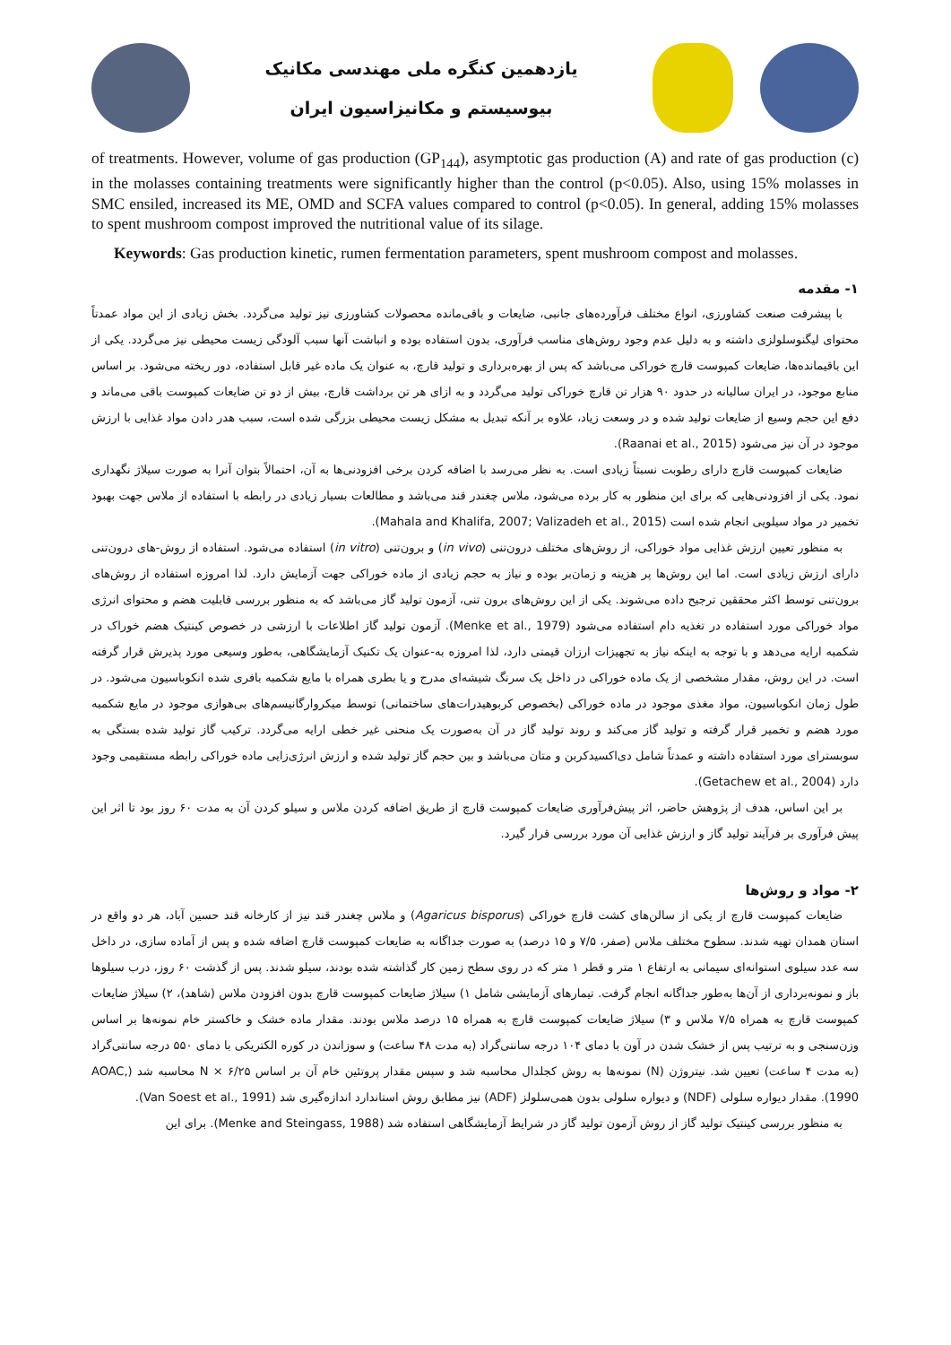یازدهمین کنگره ملی مهندسی مکانیک
بیوسیستم و مکانیزاسیون ایران
of treatments. However, volume of gas production (GP<sub>144</sub>), asymptotic gas production (A) and rate of gas production (c) in the molasses containing treatments were significantly higher than the control (p<0.05). Also, using 15% molasses in SMC ensiled, increased its ME, OMD and SCFA values compared to control (p<0.05). In general, adding 15% molasses to spent mushroom compost improved the nutritional value of its silage.
Keywords: Gas production kinetic, rumen fermentation parameters, spent mushroom compost and molasses.
۱- مقدمه
با پیشرفت صنعت کشاورزی، انواع مختلف فرآورده‌های جانبی، ضایعات و باقی‌مانده محصولات کشاورزی نیز تولید می‌گردد. بخش زیادی از این مواد عمدتاً محتوای لیگنوسلولزی داشته و به دلیل عدم وجود روش‌های مناسب فرآوری، بدون استفاده بوده و انباشت آنها سبب آلودگی زیست محیطی نیز می‌گردد. یکی از این باقیمانده‌ها، ضایعات کمپوست قارچ خوراکی می‌باشد که پس از بهره‌برداری و تولید قارچ، به عنوان یک ماده غیر قابل استفاده، دور ریخته می‌شود. بر اساس منابع موجود، در ایران سالیانه در حدود ۹۰ هزار تن قارچ خوراکی تولید می‌گردد و به ازای هر تن برداشت قارچ، بیش از دو تن ضایعات کمپوست باقی می‌ماند و دفع این حجم وسیع از ضایعات تولید شده و در وسعت زیاد، علاوه بر آنکه تبدیل به مشکل زیست محیطی بزرگی شده است، سبب هدر دادن مواد غذایی با ارزش موجود در آن نیز می‌شود (Raanai et al., 2015).
ضایعات کمپوست قارچ دارای رطوبت نسبتاً زیادی است. به نظر می‌رسد با اضافه کردن برخی افزودنی‌ها به آن، احتمالاً بتوان آنرا به صورت سیلاژ نگهداری نمود. یکی از افزودنی‌هایی که برای این منظور به کار برده می‌شود، ملاس چغندر قند می‌باشد و مطالعات بسیار زیادی در رابطه با استفاده از ملاس جهت بهبود تخمیر در مواد سیلویی انجام شده است (Mahala and Khalifa, 2007; Valizadeh et al., 2015).
به منظور تعیین ارزش غذایی مواد خوراکی، از روش‌های مختلف درون‌تنی (in vivo) و برون‌تنی (in vitro) استفاده می‌شود. استفاده از روش-های درون‌تنی دارای ارزش زیادی است. اما این روش‌ها پر هزینه و زمان‌بر بوده و نیاز به حجم زیادی از ماده خوراکی جهت آزمایش دارد. لذا امروزه استفاده از روش‌های برون‌تنی توسط اکثر محققین ترجیح داده می‌شوند. یکی از این روش‌های برون تنی، آزمون تولید گاز می‌باشد که به منظور بررسی قابلیت هضم و محتوای انرژی مواد خوراکی مورد استفاده در تغذیه دام استفاده می‌شود (Menke et al., 1979). آزمون تولید گاز اطلاعات با ارزشی در خصوص کینتیک هضم خوراک در شکمبه ارایه می‌دهد و با توجه به اینکه نیاز به تجهیزات ارزان قیمتی دارد، لذا امروزه به-عنوان یک تکنیک آزمایشگاهی، به‌طور وسیعی مورد پذیرش قرار گرفته است. در این روش، مقدار مشخصی از یک ماده خوراکی در داخل یک سرنگ شیشه‌ای مدرج و یا بطری همراه با مایع شکمبه بافری شده انکوباسیون می‌شود. در طول زمان انکوباسیون، مواد مغذی موجود در ماده خوراکی (بخصوص کربوهیدرات‌های ساختمانی) توسط میکروارگانیسم‌های بی‌هوازی موجود در مایع شکمبه مورد هضم و تخمیر قرار گرفته و تولید گاز می‌کند و روند تولید گاز در آن به‌صورت یک منحنی غیر خطی ارایه می‌گردد. ترکیب گاز تولید شده بستگی به سوبسترای مورد استفاده داشته و عمدتاً شامل دی‌اکسیدکربن و متان می‌باشد و بین حجم گاز تولید شده و ارزش انرژی‌زایی ماده خوراکی رابطه مستقیمی وجود دارد (Getachew et al., 2004).
بر این اساس، هدف از پژوهش حاضر، اثر پیش‌فرآوری ضایعات کمپوست قارچ از طریق اضافه کردن ملاس و سیلو کردن آن به مدت ۶۰ روز بود تا اثر این پیش فرآوری بر فرآیند تولید گاز و ارزش غذایی آن مورد بررسی قرار گیرد.
۲- مواد و روش‌ها
ضایعات کمپوست قارچ از یکی از سالن‌های کشت قارچ خوراکی (Agaricus bisporus) و ملاس چغندر قند نیز از کارخانه قند حسین آباد، هر دو واقع در استان همدان تهیه شدند. سطوح مختلف ملاس (صفر، ۷/۵ و ۱۵ درصد) به صورت جداگانه به ضایعات کمپوست قارچ اضافه شده و پس از آماده سازی، در داخل سه عدد سیلوی استوانه‌ای سیمانی به ارتفاع ۱ متر و قطر ۱ متر که در روی سطح زمین کار گذاشته شده بودند، سیلو شدند. پس از گذشت ۶۰ روز، درب سیلوها باز و نمونه‌برداری از آن‌ها به‌طور جداگانه انجام گرفت. تیمارهای آزمایشی شامل ۱) سیلاژ ضایعات کمپوست قارچ بدون افزودن ملاس (شاهد)، ۲) سیلاژ ضایعات کمپوست قارچ به همراه ۷/۵ ملاس و ۳) سیلاژ ضایعات کمپوست قارچ به همراه ۱۵ درصد ملاس بودند. مقدار ماده خشک و خاکستر خام نمونه‌ها بر اساس وزن‌سنجی و به ترتیب پس از خشک شدن در آون با دمای ۱۰۴ درجه سانتی‌گراد (به مدت ۴۸ ساعت) و سوزاندن در کوره الکتریکی با دمای ۵۵۰ درجه سانتی‌گراد (به مدت ۴ ساعت) تعیین شد. نیتروژن (N) نمونه‌ها به روش کجلدال محاسبه شد و سپس مقدار پروتئین خام آن بر اساس N × ۶/۲۵ محاسبه شد (AOAC, 1990). مقدار دیواره سلولی (NDF) و دیواره سلولی بدون همی‌سلولز (ADF) نیز مطابق روش استاندارد اندازه‌گیری شد (Van Soest et al., 1991).
به منظور بررسی کینتیک تولید گاز از روش آزمون تولید گاز در شرایط آزمایشگاهی استفاده شد (Menke and Steingass, 1988). برای این